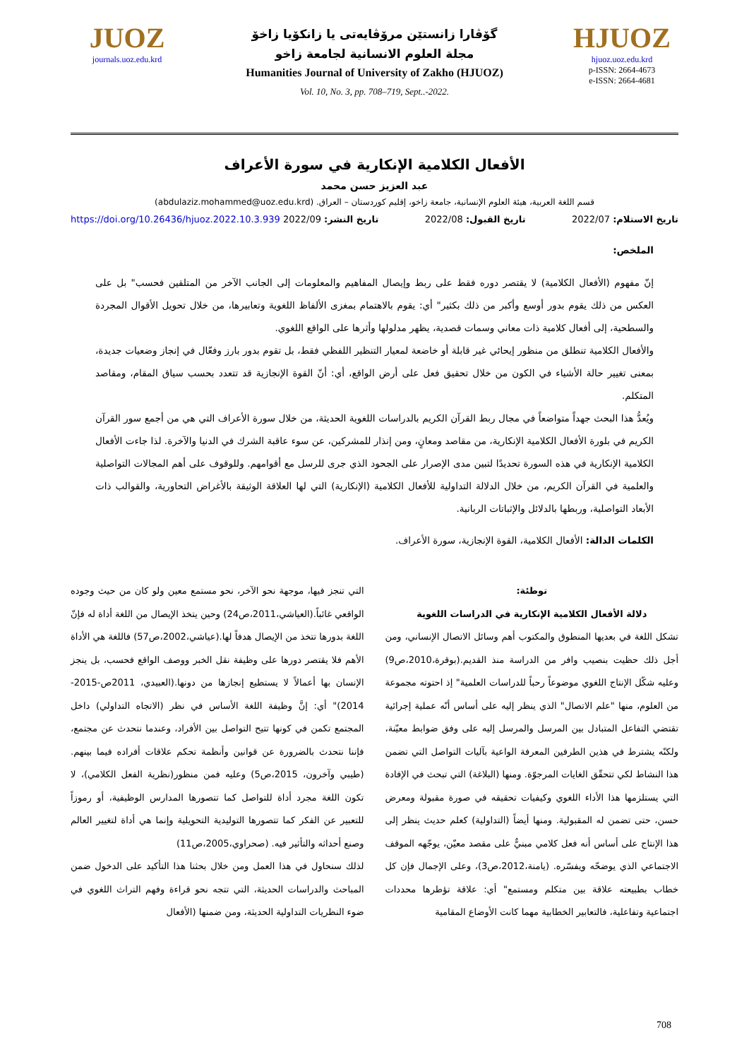JUOZ
journals.uoz.edu.krd
گۆڤارا زانستێن مرۆڤایەتی یا زانكۆیا زاخۆ
مجلة العلوم الانسانية لجامعة زاخو
Humanities Journal of University of Zakho (HJUOZ)
Vol. 10, No. 3, pp. 708–719, Sept..-2022.
HJUOZ
hjuoz.uoz.edu.krd
p-ISSN: 2664-4673
e-ISSN: 2664-4681
الأفعال الكلامية الإنكارية في سورة الأعراف
عبد العزيز حسن محمد
قسم اللغة العربية، هيئة العلوم الإنسانية، جامعة زاخو، إقليم كوردستان – العراق. (abdulaziz.mohammed@uoz.edu.krd)
تاريخ الاستلام: 2022/07 تاريخ القبول: 2022/08 تاريخ النشر: 2022/09 https://doi.org/10.26436/hjuoz.2022.10.3.939
الملخص:
إنّ مفهوم (الأفعال الكلامية) لا يقتصر دوره فقط على ربط وإيصال المفاهيم والمعلومات إلى الجانب الآخر من المتلقين فحسب" بل على العكس من ذلك يقوم بدور أوسع وأكبر من ذلك بكثير" أي: يقوم بالاهتمام بمغزى الألفاظ اللغوية وتعابيرها، من خلال تحويل الأقوال المجردة والسطحية، إلى أفعال كلامية ذات معاني وسمات قصدية، يظهر مدلولها وأثرها على الواقع اللغوي.
والأفعال الكلامية تنطلق من منظور إيحائي غير قابلة أو خاضعة لمعيار التنظير اللفظي فقط، بل تقوم بدور بارز وفعّال في إنجاز وضعيات جديدة، بمعنى تغيير حالة الأشياء في الكون من خلال تحقيق فعل على أرض الواقع، أي: أنّ القوة الإنجازية قد تتعدد بحسب سياق المقام، ومقاصد المتكلم.
ويُعدُّ هذا البحث جهداً متواضعاً في مجال ربط القرآن الكريم بالدراسات اللغوية الحديثة، من خلال سورة الأعراف التي هي من أجمع سور القرآن الكريم في بلورة الأفعال الكلامية الإنكارية، من مقاصد ومعانٍ، ومن إنذار للمشركين، عن سوء عاقبة الشرك في الدنيا والآخرة. لذا جاءت الأفعال الكلامية الإنكارية في هذه السورة تحديدًا لتبين مدى الإصرار على الجحود الذي جرى للرسل مع أقوامهم. وللوقوف على أهم المجالات التواصلية والعلمية في القرآن الكريم، من خلال الدلالة التداولية للأفعال الكلامية (الإنكارية) التي لها العلاقة الوثيقة بالأغراض التحاورية، والقوالب ذات الأبعاد التواصلية، وربطها بالدلائل والإثباتات الربانية.
الكلمات الدالة: الأفعال الكلامية، القوة الإنجازية، سورة الأعراف.
توطئة:
دلالة الأفعال الكلامية الإنكارية في الدراسات اللغوية
تشكل اللغة في بعديها المنطوق والمكتوب أهم وسائل الاتصال الإنساني، ومن أجل ذلك حظيت بنصيب وافر من الدراسة منذ القديم.(بوقرة،2010،ص9) وعليه شكّل الإنتاج اللغوي موضوعاً رحباً للدراسات العلمية" إذ احتوته مجموعة من العلوم، منها "علم الاتصال" الذي ينظر إليه على أساس أنّه عملية إجرائية تقتضي التفاعل المتبادل بين المرسل والمرسل إليه على وفق ضوابط معيّنة، ولكنّه يشترط في هذين الطرفين المعرفة الواعية بآليات التواصل التي تضمن هذا النشاط لكي تتحقّق الغايات المرجوّة. ومنها (البلاغة) التي تبحث في الإفادة التي يستلزمها هذا الأداء اللغوي وكيفيات تحقيقه في صورة مقبولة ومعرض حسن، حتى تضمن له المقبولية. ومنها أيضاً (التداولية) كعلم حديث ينظر إلى هذا الإنتاج على أساس أنه فعل كلامي مبنيٌّ على مقصد معيّن، يوجّهه الموقف الاجتماعي الذي يوضحّه ويفسّره. (يامنة،2012،ص3)، وعلى الإجمال فإن كل خطاب بطبيعته علاقة بين متكلم ومستمع" أي: علاقة تؤطرها محددات اجتماعية وتفاعلية، فالتعابير الخطابية مهما كانت الأوضاع المقامية
التي تنجز فيها، موجهة نحو الآخر، نحو مستمع معين ولو كان من حيث وجوده الواقعي غائباً.(العياشي،2011،ص24) وحين يتخذ الإيصال من اللغة أداة له فإنّ اللغة بدورها تتخذ من الإيصال هدفاً لها.(عياشي،2002،ص57) فاللغة هي الأداة الأهم فلا يقتصر دورها على وظيفة نقل الخبر ووصف الواقع فحسب، بل ينجز الإنسان بها أعمالاً لا يستطيع إنجازها من دونها.(العبيدي، 2011ص-2015-2014)" أي: إنَّ وظيفة اللغة الأساس في نظر (الاتجاه التداولي) داخل المجتمع تكمن في كونها تتيح التواصل بين الأفراد، وعندما نتحدث عن مجتمع، فإننا نتحدث بالضرورة عن قوانين وأنظمة تحكم علاقات أفراده فيما بينهم.(طيبي وآخرون، 2015،ص5) وعليه فمن منظور(نظرية الفعل الكلامي)، لا تكون اللغة مجرد أداة للتواصل كما تتصورها المدارس الوظيفية، أو رموزاً للتعبير عن الفكر كما تتصورها التوليدية التحويلية وإنما هي أداة لتغيير العالم وصنع أحداثه والتأثير فيه. (صحراوي،2005،ص11)
لذلك سنحاول في هذا العمل ومن خلال بحثنا هذا التأكيد على الدخول ضمن المباحث والدراسات الحديثة، التي تتجه نحو قراءة وفهم التراث اللغوي في ضوء النظريات التداولية الحديثة، ومن ضمنها (الأفعال
708